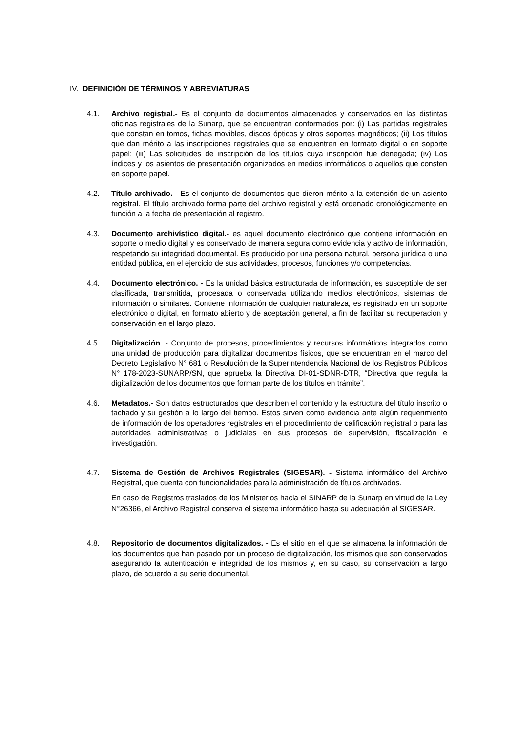IV. DEFINICIÓN DE TÉRMINOS Y ABREVIATURAS
4.1. Archivo registral.- Es el conjunto de documentos almacenados y conservados en las distintas oficinas registrales de la Sunarp, que se encuentran conformados por: (i) Las partidas registrales que constan en tomos, fichas movibles, discos ópticos y otros soportes magnéticos; (ii) Los títulos que dan mérito a las inscripciones registrales que se encuentren en formato digital o en soporte papel; (iii) Las solicitudes de inscripción de los títulos cuya inscripción fue denegada; (iv) Los índices y los asientos de presentación organizados en medios informáticos o aquellos que consten en soporte papel.
4.2. Título archivado. - Es el conjunto de documentos que dieron mérito a la extensión de un asiento registral. El título archivado forma parte del archivo registral y está ordenado cronológicamente en función a la fecha de presentación al registro.
4.3. Documento archivístico digital.- es aquel documento electrónico que contiene información en soporte o medio digital y es conservado de manera segura como evidencia y activo de información, respetando su integridad documental. Es producido por una persona natural, persona jurídica o una entidad pública, en el ejercicio de sus actividades, procesos, funciones y/o competencias.
4.4. Documento electrónico. - Es la unidad básica estructurada de información, es susceptible de ser clasificada, transmitida, procesada o conservada utilizando medios electrónicos, sistemas de información o similares. Contiene información de cualquier naturaleza, es registrado en un soporte electrónico o digital, en formato abierto y de aceptación general, a fin de facilitar su recuperación y conservación en el largo plazo.
4.5. Digitalización. - Conjunto de procesos, procedimientos y recursos informáticos integrados como una unidad de producción para digitalizar documentos físicos, que se encuentran en el marco del Decreto Legislativo N° 681 o Resolución de la Superintendencia Nacional de los Registros Públicos N° 178-2023-SUNARP/SN, que aprueba la Directiva DI-01-SDNR-DTR, “Directiva que regula la digitalización de los documentos que forman parte de los títulos en trámite”.
4.6. Metadatos.- Son datos estructurados que describen el contenido y la estructura del título inscrito o tachado y su gestión a lo largo del tiempo. Estos sirven como evidencia ante algún requerimiento de información de los operadores registrales en el procedimiento de calificación registral o para las autoridades administrativas o judiciales en sus procesos de supervisión, fiscalización e investigación.
4.7. Sistema de Gestión de Archivos Registrales (SIGESAR). - Sistema informático del Archivo Registral, que cuenta con funcionalidades para la administración de títulos archivados.
En caso de Registros traslados de los Ministerios hacia el SINARP de la Sunarp en virtud de la Ley N°26366, el Archivo Registral conserva el sistema informático hasta su adecuación al SIGESAR.
4.8. Repositorio de documentos digitalizados. - Es el sitio en el que se almacena la información de los documentos que han pasado por un proceso de digitalización, los mismos que son conservados asegurando la autenticación e integridad de los mismos y, en su caso, su conservación a largo plazo, de acuerdo a su serie documental.